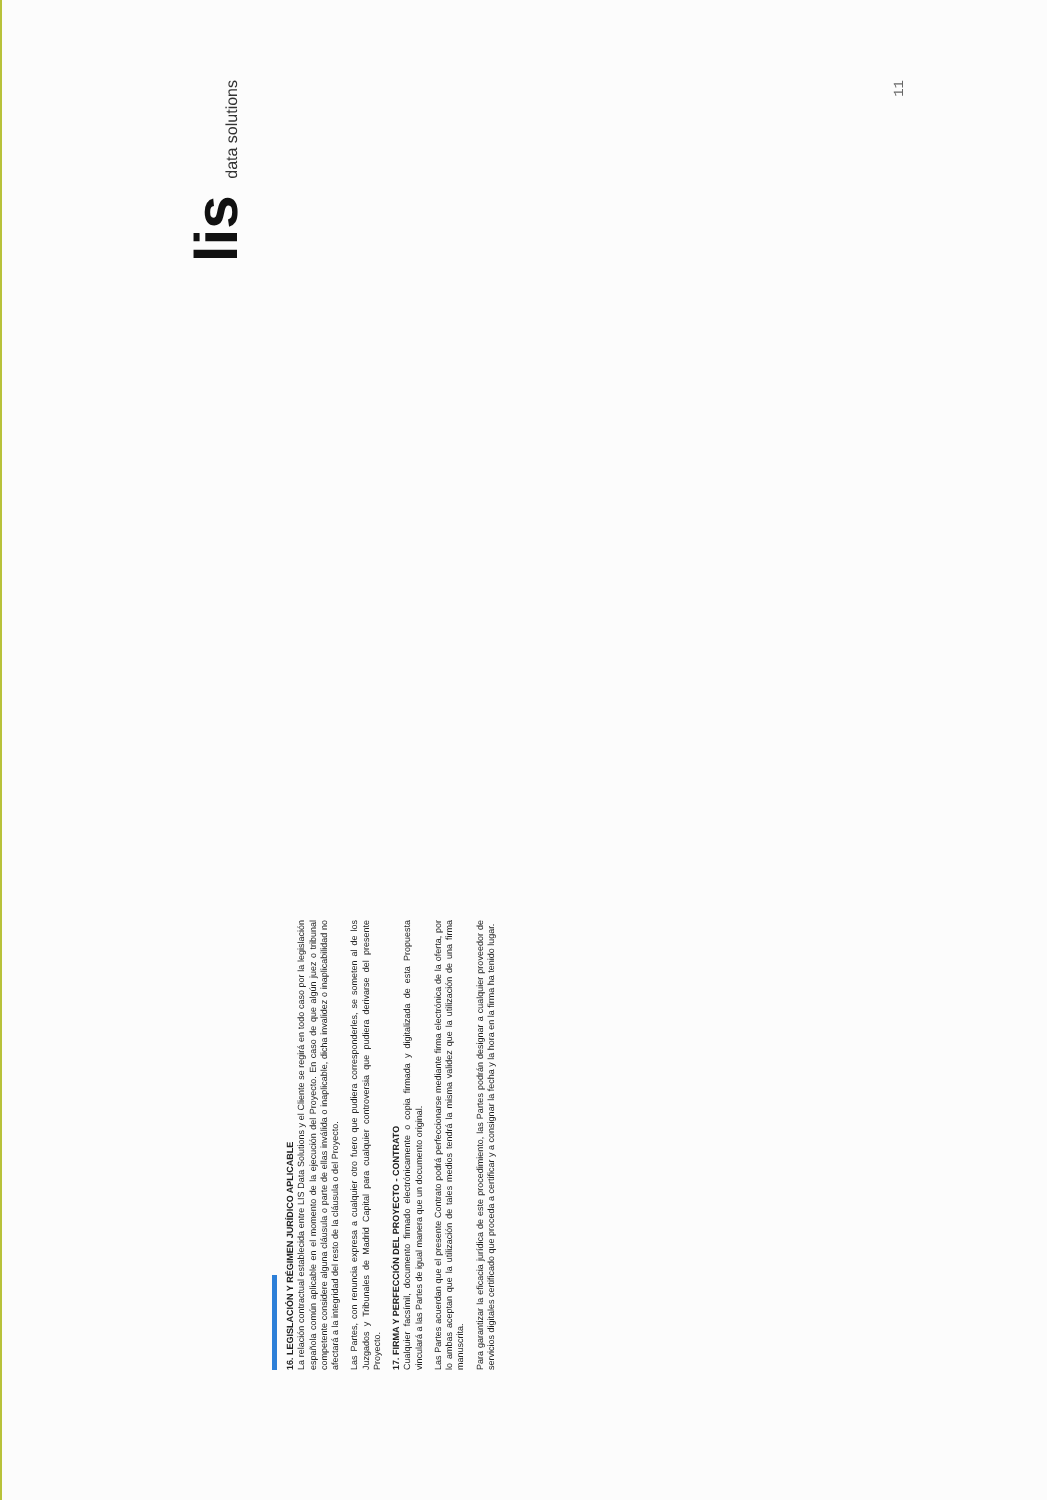16. LEGISLACIÓN Y RÉGIMEN JURÍDICO APLICABLE
La relación contractual establecida entre LIS Data Solutions y el Cliente se regirá en todo caso por la legislación española común aplicable en el momento de la ejecución del Proyecto. En caso de que algún juez o tribunal competente considere alguna cláusula o parte de ellas inválida o inaplicable, dicha invalidez o inaplicabilidad no afectará a la integridad del resto de la cláusula o del Proyecto.
Las Partes, con renuncia expresa a cualquier otro fuero que pudiera corresponderles, se someten al de los Juzgados y Tribunales de Madrid Capital para cualquier controversia que pudiera derivarse del presente Proyecto.
17. FIRMA Y PERFECCIÓN DEL PROYECTO - CONTRATO
Cualquier facsímil, documento firmado electrónicamente o copia firmada y digitalizada de esta Propuesta vinculará a las Partes de igual manera que un documento original.
Las Partes acuerdan que el presente Contrato podrá perfeccionarse mediante firma electrónica de la oferta, por lo ambas aceptan que la utilización de tales medios tendrá la misma validez que la utilización de una firma manuscrita.
Para garantizar la eficacia jurídica de este procedimiento, las Partes podrán designar a cualquier proveedor de servicios digitales certificado que proceda a certificar y a consignar la fecha y la hora en la firma ha tenido lugar.
lis data solutions
11